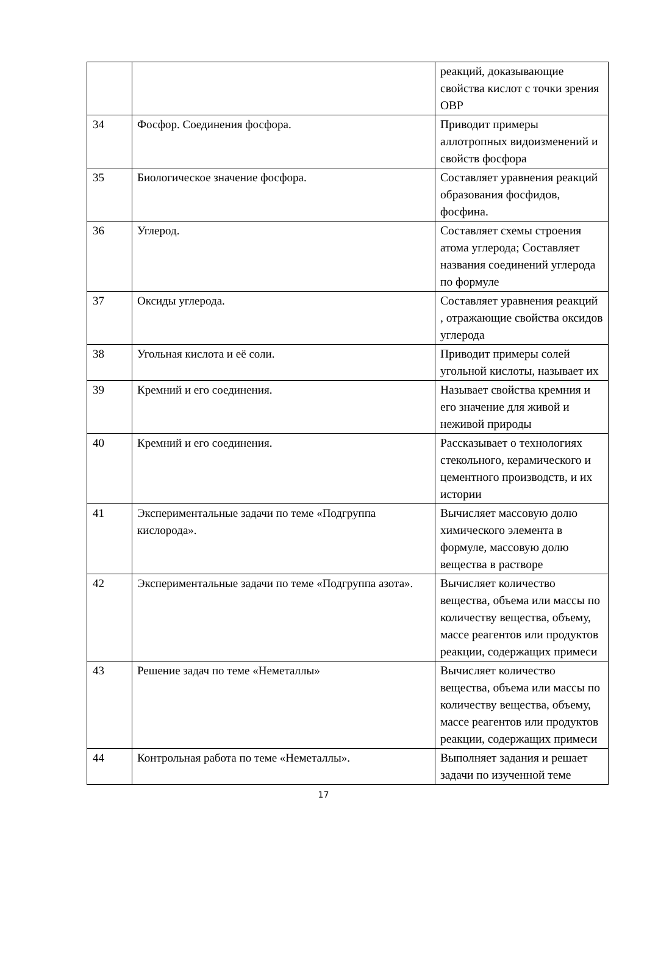| | | реакций, доказывающие свойства кислот с точки зрения ОВР |
| 34 | Фосфор. Соединения фосфора. | Приводит примеры аллотропных видоизменений и свойств фосфора |
| 35 | Биологическое значение фосфора. | Составляет уравнения реакций образования фосфидов, фосфина. |
| 36 | Углерод. | Составляет схемы строения атома углерода; Составляет названия соединений углерода по формуле |
| 37 | Оксиды углерода. | Составляет уравнения реакций , отражающие свойства оксидов углерода |
| 38 | Угольная кислота и её соли. | Приводит примеры солей угольной кислоты, называет их |
| 39 | Кремний и его соединения. | Называет свойства кремния и его значение для живой и неживой природы |
| 40 | Кремний и его соединения. | Рассказывает о технологиях стекольного, керамического и цементного производств, и их истории |
| 41 | Экспериментальные задачи по теме «Подгруппа кислорода». | Вычисляет массовую долю химического элемента в формуле, массовую долю вещества в растворе |
| 42 | Экспериментальные задачи по теме «Подгруппа азота». | Вычисляет количество вещества, объема или массы по количеству вещества, объему, массе реагентов или продуктов реакции, содержащих примеси |
| 43 | Решение задач по теме «Неметаллы» | Вычисляет количество вещества, объема или массы по количеству вещества, объему, массе реагентов или продуктов реакции, содержащих примеси |
| 44 | Контрольная работа по теме «Неметаллы». | Выполняет задания и решает задачи по изученной теме |
17